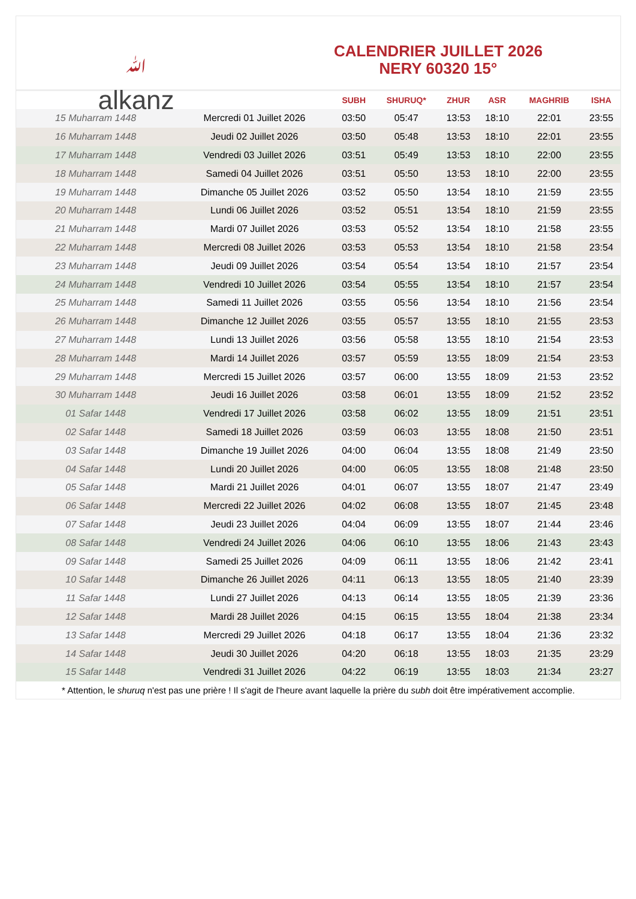ﷲ
alkanz
CALENDRIER JUILLET 2026
NERY 60320 15°
| | | SUBH | SHURUQ* | ZHUR | ASR | MAGHRIB | ISHA |
| --- | --- | --- | --- | --- | --- | --- | --- |
| 15 Muharram 1448 | Mercredi 01 Juillet 2026 | 03:50 | 05:47 | 13:53 | 18:10 | 22:01 | 23:55 |
| 16 Muharram 1448 | Jeudi 02 Juillet 2026 | 03:50 | 05:48 | 13:53 | 18:10 | 22:01 | 23:55 |
| 17 Muharram 1448 | Vendredi 03 Juillet 2026 | 03:51 | 05:49 | 13:53 | 18:10 | 22:00 | 23:55 |
| 18 Muharram 1448 | Samedi 04 Juillet 2026 | 03:51 | 05:50 | 13:53 | 18:10 | 22:00 | 23:55 |
| 19 Muharram 1448 | Dimanche 05 Juillet 2026 | 03:52 | 05:50 | 13:54 | 18:10 | 21:59 | 23:55 |
| 20 Muharram 1448 | Lundi 06 Juillet 2026 | 03:52 | 05:51 | 13:54 | 18:10 | 21:59 | 23:55 |
| 21 Muharram 1448 | Mardi 07 Juillet 2026 | 03:53 | 05:52 | 13:54 | 18:10 | 21:58 | 23:55 |
| 22 Muharram 1448 | Mercredi 08 Juillet 2026 | 03:53 | 05:53 | 13:54 | 18:10 | 21:58 | 23:54 |
| 23 Muharram 1448 | Jeudi 09 Juillet 2026 | 03:54 | 05:54 | 13:54 | 18:10 | 21:57 | 23:54 |
| 24 Muharram 1448 | Vendredi 10 Juillet 2026 | 03:54 | 05:55 | 13:54 | 18:10 | 21:57 | 23:54 |
| 25 Muharram 1448 | Samedi 11 Juillet 2026 | 03:55 | 05:56 | 13:54 | 18:10 | 21:56 | 23:54 |
| 26 Muharram 1448 | Dimanche 12 Juillet 2026 | 03:55 | 05:57 | 13:55 | 18:10 | 21:55 | 23:53 |
| 27 Muharram 1448 | Lundi 13 Juillet 2026 | 03:56 | 05:58 | 13:55 | 18:10 | 21:54 | 23:53 |
| 28 Muharram 1448 | Mardi 14 Juillet 2026 | 03:57 | 05:59 | 13:55 | 18:09 | 21:54 | 23:53 |
| 29 Muharram 1448 | Mercredi 15 Juillet 2026 | 03:57 | 06:00 | 13:55 | 18:09 | 21:53 | 23:52 |
| 30 Muharram 1448 | Jeudi 16 Juillet 2026 | 03:58 | 06:01 | 13:55 | 18:09 | 21:52 | 23:52 |
| 01 Safar 1448 | Vendredi 17 Juillet 2026 | 03:58 | 06:02 | 13:55 | 18:09 | 21:51 | 23:51 |
| 02 Safar 1448 | Samedi 18 Juillet 2026 | 03:59 | 06:03 | 13:55 | 18:08 | 21:50 | 23:51 |
| 03 Safar 1448 | Dimanche 19 Juillet 2026 | 04:00 | 06:04 | 13:55 | 18:08 | 21:49 | 23:50 |
| 04 Safar 1448 | Lundi 20 Juillet 2026 | 04:00 | 06:05 | 13:55 | 18:08 | 21:48 | 23:50 |
| 05 Safar 1448 | Mardi 21 Juillet 2026 | 04:01 | 06:07 | 13:55 | 18:07 | 21:47 | 23:49 |
| 06 Safar 1448 | Mercredi 22 Juillet 2026 | 04:02 | 06:08 | 13:55 | 18:07 | 21:45 | 23:48 |
| 07 Safar 1448 | Jeudi 23 Juillet 2026 | 04:04 | 06:09 | 13:55 | 18:07 | 21:44 | 23:46 |
| 08 Safar 1448 | Vendredi 24 Juillet 2026 | 04:06 | 06:10 | 13:55 | 18:06 | 21:43 | 23:43 |
| 09 Safar 1448 | Samedi 25 Juillet 2026 | 04:09 | 06:11 | 13:55 | 18:06 | 21:42 | 23:41 |
| 10 Safar 1448 | Dimanche 26 Juillet 2026 | 04:11 | 06:13 | 13:55 | 18:05 | 21:40 | 23:39 |
| 11 Safar 1448 | Lundi 27 Juillet 2026 | 04:13 | 06:14 | 13:55 | 18:05 | 21:39 | 23:36 |
| 12 Safar 1448 | Mardi 28 Juillet 2026 | 04:15 | 06:15 | 13:55 | 18:04 | 21:38 | 23:34 |
| 13 Safar 1448 | Mercredi 29 Juillet 2026 | 04:18 | 06:17 | 13:55 | 18:04 | 21:36 | 23:32 |
| 14 Safar 1448 | Jeudi 30 Juillet 2026 | 04:20 | 06:18 | 13:55 | 18:03 | 21:35 | 23:29 |
| 15 Safar 1448 | Vendredi 31 Juillet 2026 | 04:22 | 06:19 | 13:55 | 18:03 | 21:34 | 23:27 |
* Attention, le shuruq n'est pas une prière ! Il s'agit de l'heure avant laquelle la prière du subh doit être impérativement accomplie.